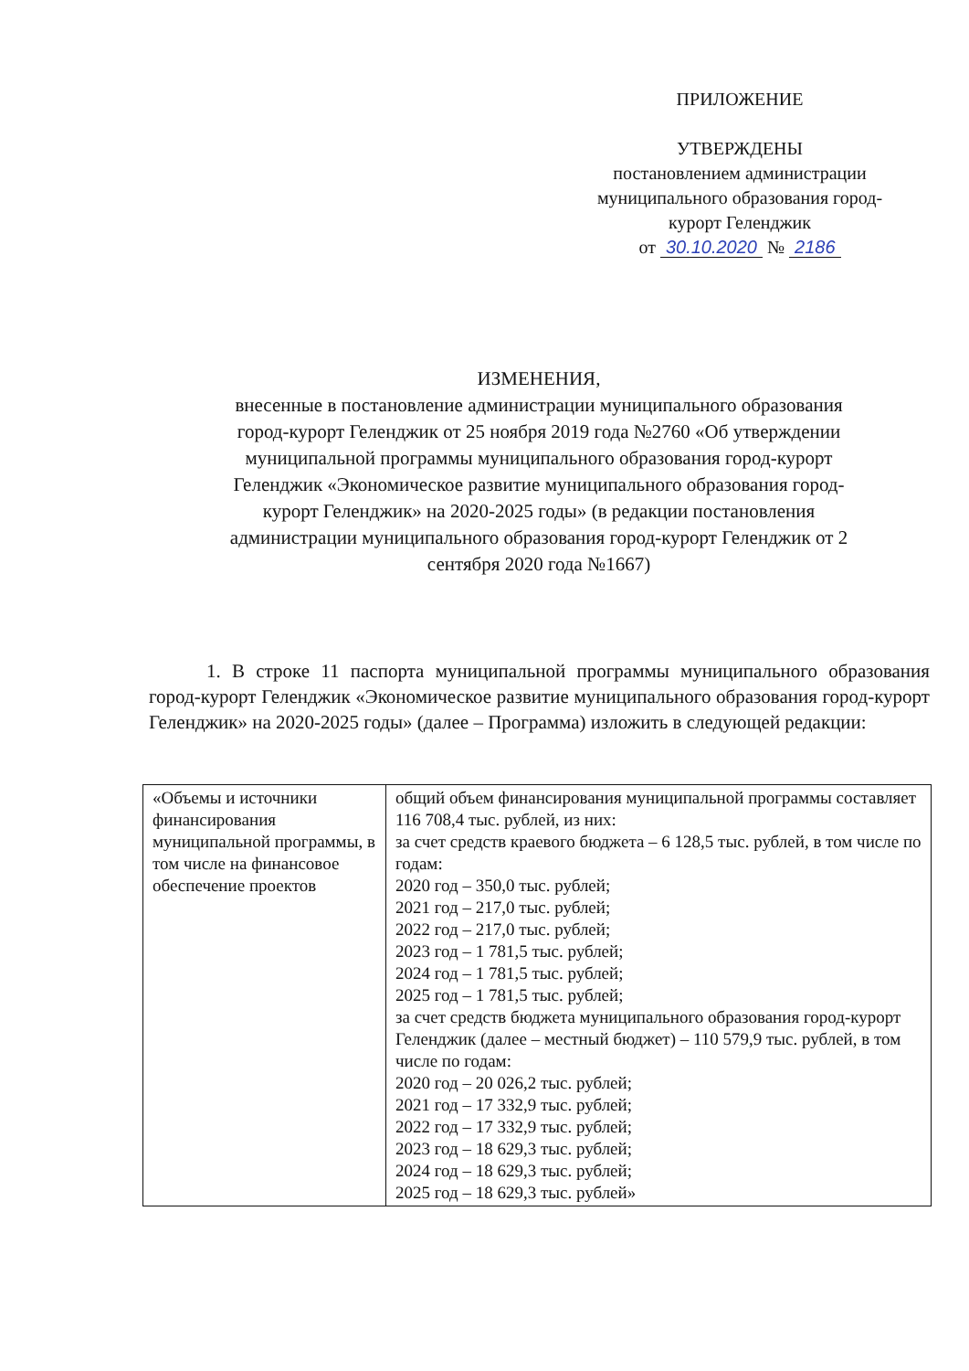ПРИЛОЖЕНИЕ
УТВЕРЖДЕНЫ
постановлением администрации муниципального образования город-курорт Геленджик
от 30.10.2020 № 2186
ИЗМЕНЕНИЯ,
внесенные в постановление администрации муниципального образования город-курорт Геленджик от 25 ноября 2019 года №2760 «Об утверждении муниципальной программы муниципального образования город-курорт Геленджик «Экономическое развитие муниципального образования город-курорт Геленджик» на 2020-2025 годы» (в редакции постановления администрации муниципального образования город-курорт Геленджик от 2 сентября 2020 года №1667)
1. В строке 11 паспорта муниципальной программы муниципального образования город-курорт Геленджик «Экономическое развитие муниципального образования город-курорт Геленджик» на 2020-2025 годы» (далее – Программа) изложить в следующей редакции:
| «Объемы и источники финансирования муниципальной программы, в том числе на финансовое обеспечение проектов | общий объем финансирования муниципальной программы составляет 116 708,4 тыс. рублей, из них: за счет средств краевого бюджета – 6 128,5 тыс. рублей, в том числе по годам: 2020 год – 350,0 тыс. рублей; 2021 год – 217,0 тыс. рублей; 2022 год – 217,0 тыс. рублей; 2023 год – 1 781,5 тыс. рублей; 2024 год – 1 781,5 тыс. рублей; 2025 год – 1 781,5 тыс. рублей; за счет средств бюджета муниципального образования город-курорт Геленджик (далее – местный бюджет) – 110 579,9 тыс. рублей, в том числе по годам: 2020 год – 20 026,2 тыс. рублей; 2021 год – 17 332,9 тыс. рублей; 2022 год – 17 332,9 тыс. рублей; 2023 год – 18 629,3 тыс. рублей; 2024 год – 18 629,3 тыс. рублей; 2025 год – 18 629,3 тыс. рублей» |